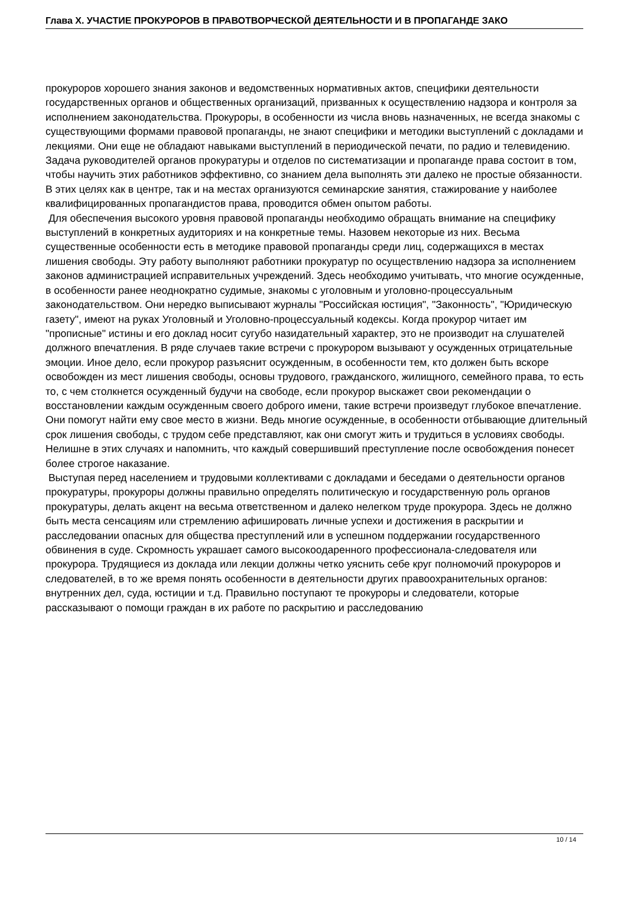Глава X. УЧАСТИЕ ПРОКУРОРОВ В ПРАВОТВОРЧЕСКОЙ ДЕЯТЕЛЬНОСТИ И В ПРОПАГАНДЕ ЗАКО
прокуроров хорошего знания законов и ведомственных нормативных актов, специфики деятельности государственных органов и общественных организаций, призванных к осуществлению надзора и контроля за исполнением законодательства. Прокуроры, в особенности из числа вновь назначенных, не всегда знакомы с существующими формами правовой пропаганды, не знают специфики и методики выступлений с докладами и лекциями. Они еще не обладают навыками выступлений в периодической печати, по радио и телевидению. Задача руководителей органов прокуратуры и отделов по систематизации и пропаганде права состоит в том, чтобы научить этих работников эффективно, со знанием дела выполнять эти далеко не простые обязанности. В этих целях как в центре, так и на местах организуются семинарские занятия, стажирование у наиболее квалифицированных пропагандистов права, проводится обмен опытом работы.
Для обеспечения высокого уровня правовой пропаганды необходимо обращать внимание на специфику выступлений в конкретных аудиториях и на конкретные темы. Назовем некоторые из них. Весьма существенные особенности есть в методике правовой пропаганды среди лиц, содержащихся в местах лишения свободы. Эту работу выполняют работники прокуратур по осуществлению надзора за исполнением законов администрацией исправительных учреждений. Здесь необходимо учитывать, что многие осужденные, в особенности ранее неоднократно судимые, знакомы с уголовным и уголовно-процессуальным законодательством. Они нередко выписывают журналы "Российская юстиция", "Законность", "Юридическую газету", имеют на руках Уголовный и Уголовно-процессуальный кодексы. Когда прокурор читает им "прописные" истины и его доклад носит сугубо назидательный характер, это не производит на слушателей должного впечатления. В ряде случаев такие встречи с прокурором вызывают у осужденных отрицательные эмоции. Иное дело, если прокурор разъяснит осужденным, в особенности тем, кто должен быть вскоре освобожден из мест лишения свободы, основы трудового, гражданского, жилищного, семейного права, то есть то, с чем столкнется осужденный будучи на свободе, если прокурор выскажет свои рекомендации о восстановлении каждым осужденным своего доброго имени, такие встречи произведут глубокое впечатление. Они помогут найти ему свое место в жизни. Ведь многие осужденные, в особенности отбывающие длительный срок лишения свободы, с трудом себе представляют, как они смогут жить и трудиться в условиях свободы. Нелишне в этих случаях и напомнить, что каждый совершивший преступление после освобождения понесет более строгое наказание.
Выступая перед населением и трудовыми коллективами с докладами и беседами о деятельности органов прокуратуры, прокуроры должны правильно определять политическую и государственную роль органов прокуратуры, делать акцент на весьма ответственном и далеко нелегком труде прокурора. Здесь не должно быть места сенсациям или стремлению афишировать личные успехи и достижения в раскрытии и расследовании опасных для общества преступлений или в успешном поддержании государственного обвинения в суде. Скромность украшает самого высокоодаренного профессионала-следователя или прокурора. Трудящиеся из доклада или лекции должны четко уяснить себе круг полномочий прокуроров и следователей, в то же время понять особенности в деятельности других правоохранительных органов: внутренних дел, суда, юстиции и т.д. Правильно поступают те прокуроры и следователи, которые рассказывают о помощи граждан в их работе по раскрытию и расследованию
10 / 14